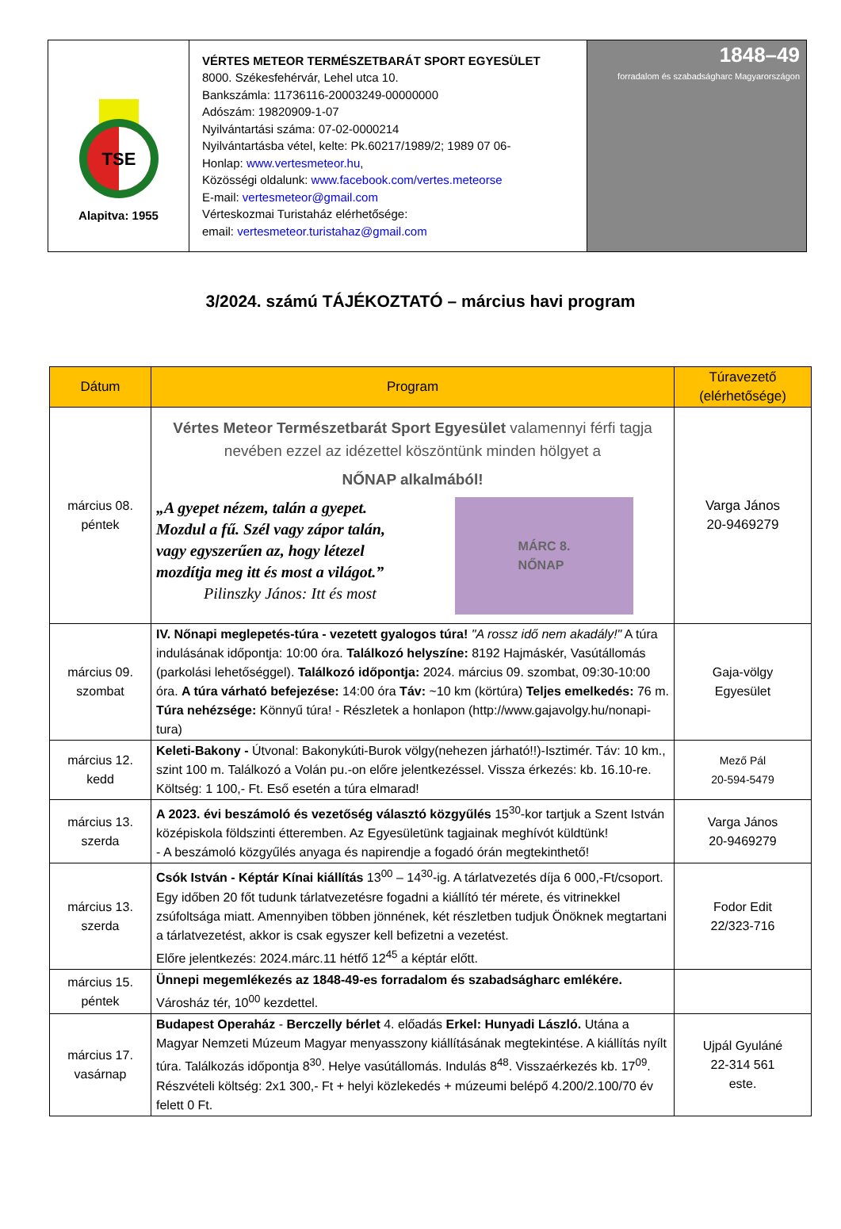| TSE Alapitva: 1955 | VÉRTES METEOR TERMÉSZETBARÁT SPORT EGYESÜLET 8000. Székesfehérvár, Lehel utca 10. Bankszámla: 11736116-20003249-00000000 Adószám: 19820909-1-07 Nyilvántartási száma: 07-02-0000214 Nyilvántartásba vétel, kelte: Pk.60217/1989/2; 1989 07 06- Honlap: www.vertesmeteor.hu , Közösségi oldalunk: www.facebook.com/vertes.meteorse E-mail: vertesmeteor@gmail.com Vérteskozmai Turistaház elérhetősége: email: vertesmeteor.turistahaz@gmail.com | 1848–49 forradalom és szabadságharc Magyarországon |
3/2024. számú TÁJÉKOZTATÓ – március havi program
| Dátum | Program | Túravezető (elérhetősége) |
| --- | --- | --- |
| március 08. péntek | Vértes Meteor Természetbarát Sport Egyesület valamennyi férfi tagja nevében ezzel az idézettel köszöntünk minden hölgyet a NŐNAP alkalmából! „A gyepet nézem, talán a gyepet. Mozdul a fű. Szél vagy zápor talán, vagy egyszerűen az, hogy létezel mozdítja meg itt és most a világot.” Pilinszky János: Itt és most MÁRC 8. NŐNAP | Varga János 20-9469279 |
| március 09. szombat | IV. Nőnapi meglepetés-túra - vezetett gyalogos túra! "A rossz idő nem akadály!" A túra indulásának időpontja: 10:00 óra. Találkozó helyszíne: 8192 Hajmáskér, Vasútállomás (parkolási lehetőséggel). Találkozó időpontja: 2024. március 09. szombat, 09:30-10:00 óra. A túra várható befejezése: 14:00 óra Táv: ~10 km (körtúra) Teljes emelkedés: 76 m. Túra nehézsége: Könnyű túra! - Részletek a honlapon (http://www.gajavolgy.hu/nonapi-tura) | Gaja-völgy Egyesület |
| március 12. kedd | Keleti-Bakony - Útvonal: Bakonykúti-Burok völgy(nehezen járható!!)-Isztimér. Táv: 10 km., szint 100 m. Találkozó a Volán pu.-on előre jelentkezéssel. Vissza érkezés: kb. 16.10-re. Költség: 1 100,- Ft. Eső esetén a túra elmarad! | Mező Pál 20-594-5479 |
| március 13. szerda | A 2023. évi beszámoló és vezetőség választó közgyűlés 15<sup>30</sup>-kor tartjuk a Szent István középiskola földszinti étteremben. Az Egyesületünk tagjainak meghívót küldtünk! - A beszámoló közgyűlés anyaga és napirendje a fogadó órán megtekinthető! | Varga János 20-9469279 |
| március 13. szerda | Csók István - Képtár Kínai kiállítás 13<sup>00</sup> – 14<sup>30</sup>-ig. A tárlatvezetés díja 6 000,-Ft/csoport. Egy időben 20 főt tudunk tárlatvezetésre fogadni a kiállító tér mérete, és vitrinekkel zsúfoltsága miatt. Amennyiben többen jönnének, két részletben tudjuk Önöknek megtartani a tárlatvezetést, akkor is csak egyszer kell befizetni a vezetést. Előre jelentkezés: 2024.márc.11 hétfő 12<sup>45</sup> a képtár előtt. | Fodor Edit 22/323-716 |
| március 15. péntek | Ünnepi megemlékezés az 1848-49-es forradalom és szabadságharc emlékére. Városház tér, 10<sup>00</sup> kezdettel. | |
| március 17. vasárnap | Budapest Operaház - Berczelly bérlet 4. előadás Erkel: Hunyadi László. Utána a Magyar Nemzeti Múzeum Magyar menyasszony kiállításának megtekintése. A kiállítás nyílt túra. Találkozás időpontja 8<sup>30</sup>. Helye vasútállomás. Indulás 8<sup>48</sup>. Visszaérkezés kb. 17<sup>09</sup>. Részvételi költség: 2x1 300,- Ft + helyi közlekedés + múzeumi belépő 4.200/2.100/70 év felett 0 Ft. | Ujpál Gyuláné 22-314 561 este. |